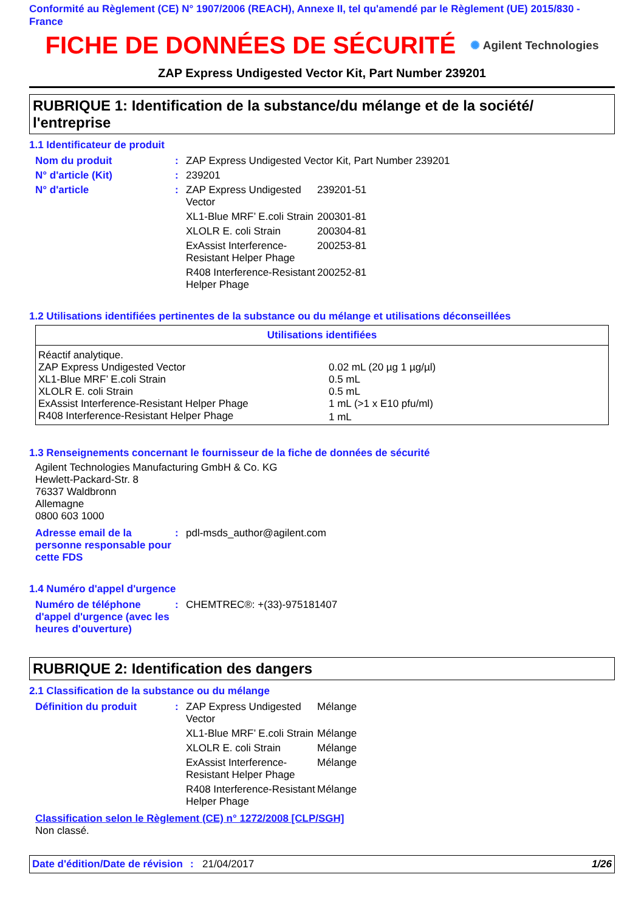Conformité au Règlement (CE) N° 1907/2006 (REACH), Annexe II, tel qu'amendé par le Règlement (UE) 2015/830 - France
FICHE DE DONNÉES DE SÉCURITÉ
✺ Agilent Technologies
ZAP Express Undigested Vector Kit, Part Number 239201
RUBRIQUE 1: Identification de la substance/du mélange et de la société/ l'entreprise
1.1 Identificateur de produit
| Nom du produit | : | ZAP Express Undigested Vector Kit, Part Number 239201 | |
| N° d'article (Kit) | : | 239201 | |
| N° d'article | : | ZAP Express Undigested Vector | 239201-51 |
| | | XL1-Blue MRF’ E.coli Strain | 200301-81 |
| | | XLOLR E. coli Strain | 200304-81 |
| | | ExAssist Interference-Resistant Helper Phage | 200253-81 |
| | | R408 Interference-Resistant Helper Phage | 200252-81 |
1.2 Utilisations identifiées pertinentes de la substance ou du mélange et utilisations déconseillées
| Utilisations identifiées | |
| --- | --- |
| Réactif analytique. | |
| ZAP Express Undigested Vector | 0.02 mL (20 µg 1 µg/µl) |
| XL1-Blue MRF’ E.coli Strain | 0.5 mL |
| XLOLR E. coli Strain | 0.5 mL |
| ExAssist Interference-Resistant Helper Phage | 1 mL (>1 x E10 pfu/ml) |
| R408 Interference-Resistant Helper Phage | 1 mL |
1.3 Renseignements concernant le fournisseur de la fiche de données de sécurité
Agilent Technologies Manufacturing GmbH & Co. KG
Hewlett-Packard-Str. 8
76337 Waldbronn
Allemagne
0800 603 1000
| Adresse email de la personne responsable pour cette FDS | : | pdl-msds_author@agilent.com |
1.4 Numéro d'appel d'urgence
| Numéro de téléphone d'appel d'urgence (avec les heures d'ouverture) | : | CHEMTREC®: +(33)-975181407 |
RUBRIQUE 2: Identification des dangers
2.1 Classification de la substance ou du mélange
| Définition du produit | : | ZAP Express Undigested Vector | Mélange |
| | | XL1-Blue MRF’ E.coli Strain | Mélange |
| | | XLOLR E. coli Strain | Mélange |
| | | ExAssist Interference-Resistant Helper Phage | Mélange |
| | | R408 Interference-Resistant Helper Phage | Mélange |
Classification selon le Règlement (CE) n° 1272/2008 [CLP/SGH]
Non classé.
Date d'édition/Date de révision: 21/04/2017 1/26